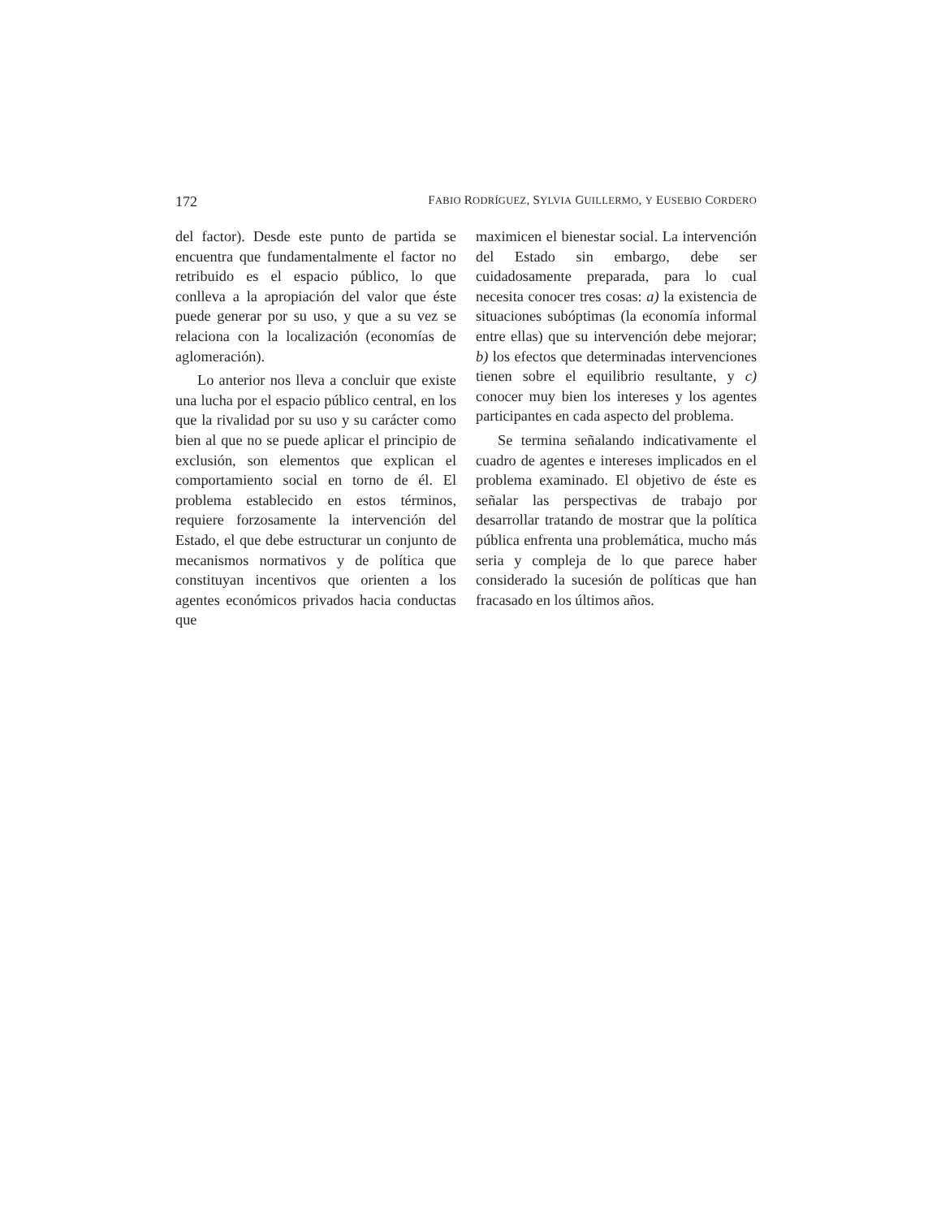172 FABIO RODRÍGUEZ, SYLVIA GUILLERMO, Y EUSEBIO CORDERO
del factor). Desde este punto de partida se encuentra que fundamentalmente el factor no retribuido es el espacio público, lo que conlleva a la apropiación del valor que éste puede generar por su uso, y que a su vez se relaciona con la localización (economías de aglomeración).
Lo anterior nos lleva a concluir que existe una lucha por el espacio público central, en los que la rivalidad por su uso y su carácter como bien al que no se puede aplicar el principio de exclusión, son elementos que explican el comportamiento social en torno de él. El problema establecido en estos términos, requiere forzosamente la intervención del Estado, el que debe estructurar un conjunto de mecanismos normativos y de política que constituyan incentivos que orienten a los agentes económicos privados hacia conductas que
maximicen el bienestar social. La intervención del Estado sin embargo, debe ser cuidadosamente preparada, para lo cual necesita conocer tres cosas: a) la existencia de situaciones subóptimas (la economía informal entre ellas) que su intervención debe mejorar; b) los efectos que determinadas intervenciones tienen sobre el equilibrio resultante, y c) conocer muy bien los intereses y los agentes participantes en cada aspecto del problema.
Se termina señalando indicativamente el cuadro de agentes e intereses implicados en el problema examinado. El objetivo de éste es señalar las perspectivas de trabajo por desarrollar tratando de mostrar que la política pública enfrenta una problemática, mucho más seria y compleja de lo que parece haber considerado la sucesión de políticas que han fracasado en los últimos años.